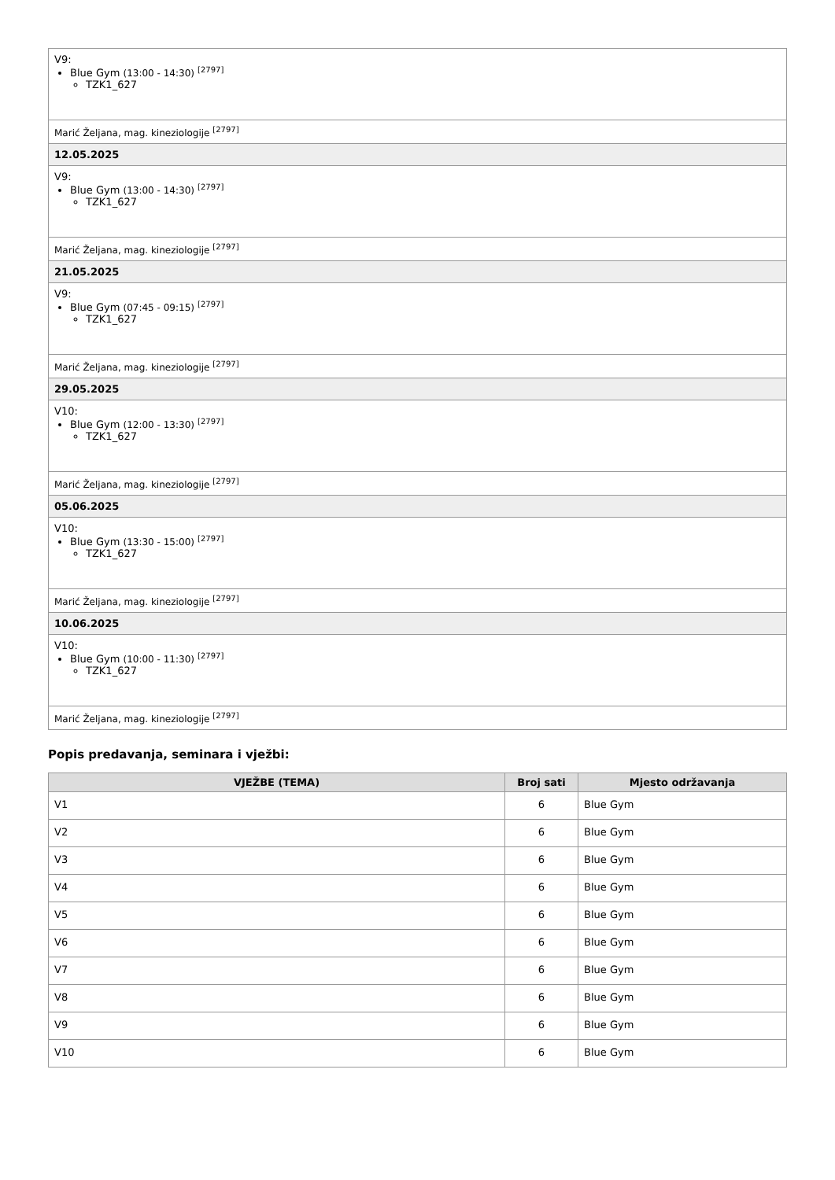| V9: Blue Gym (13:00 - 14:30) <sup>[2797]</sup> TZK1_627 |
| Marić Željana, mag. kineziologije <sup>[2797]</sup> |
| 12.05.2025 |
| V9: Blue Gym (13:00 - 14:30) <sup>[2797]</sup> TZK1_627 |
| Marić Željana, mag. kineziologije <sup>[2797]</sup> |
| 21.05.2025 |
| V9: Blue Gym (07:45 - 09:15) <sup>[2797]</sup> TZK1_627 |
| Marić Željana, mag. kineziologije <sup>[2797]</sup> |
| 29.05.2025 |
| V10: Blue Gym (12:00 - 13:30) <sup>[2797]</sup> TZK1_627 |
| Marić Željana, mag. kineziologije <sup>[2797]</sup> |
| 05.06.2025 |
| V10: Blue Gym (13:30 - 15:00) <sup>[2797]</sup> TZK1_627 |
| Marić Željana, mag. kineziologije <sup>[2797]</sup> |
| 10.06.2025 |
| V10: Blue Gym (10:00 - 11:30) <sup>[2797]</sup> TZK1_627 |
| Marić Željana, mag. kineziologije <sup>[2797]</sup> |
Popis predavanja, seminara i vježbi:
| VJEŽBE (TEMA) | Broj sati | Mjesto održavanja |
| --- | --- | --- |
| V1 | 6 | Blue Gym |
| V2 | 6 | Blue Gym |
| V3 | 6 | Blue Gym |
| V4 | 6 | Blue Gym |
| V5 | 6 | Blue Gym |
| V6 | 6 | Blue Gym |
| V7 | 6 | Blue Gym |
| V8 | 6 | Blue Gym |
| V9 | 6 | Blue Gym |
| V10 | 6 | Blue Gym |